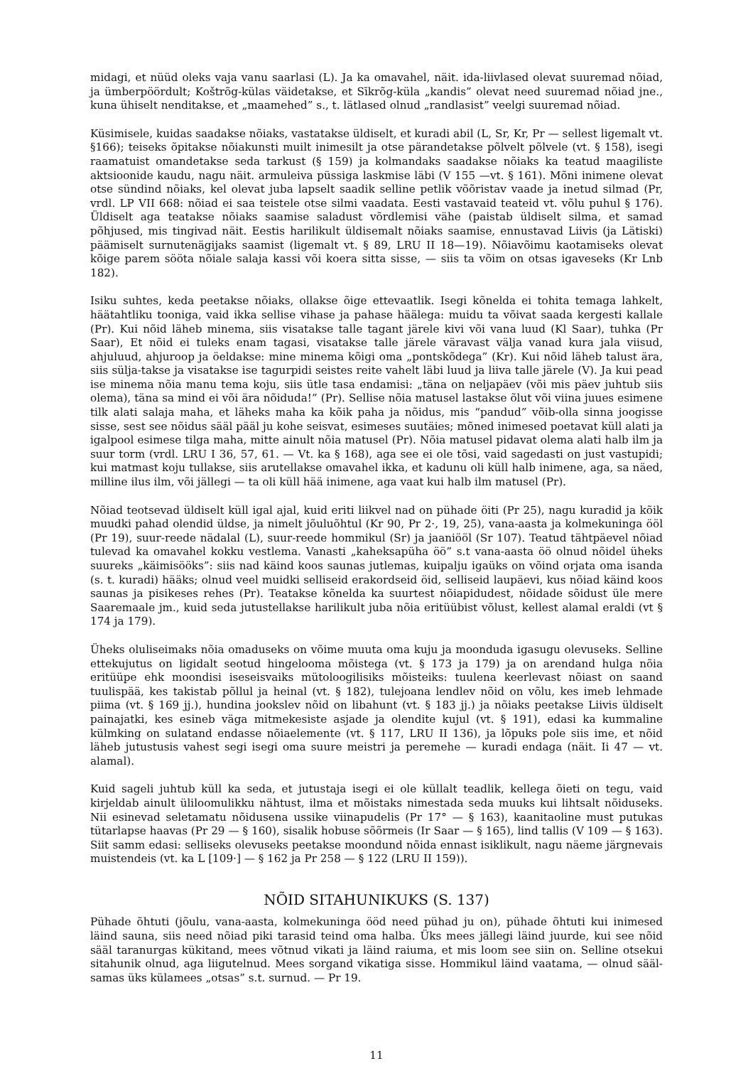midagi, et nüüd oleks vaja vanu saarlasi (L). Ja ka omavahel, näit. ida-liivlased olevat suuremad nõiad, ja ümberpöördult; Koštrõg-külas väidetakse, et Sīkrõg-küla „kandis” olevat need suuremad nõiad jne., kuna ühiselt nenditakse, et „maamehed” s., t. lätlased olnud „randlasist” veelgi suuremad nõiad.
Küsimisele, kuidas saadakse nõiaks, vastatakse üldiselt, et kuradi abil (L, Sr, Kr, Pr — sellest ligemalt vt. §166); teiseks õpitakse nõiakunsti muilt inimesilt ja otse pärandetakse põlvelt põlvele (vt. § 158), isegi raamatuist omandetakse seda tarkust (§ 159) ja kolmandaks saadakse nõiaks ka teatud maagiliste aktsioonide kaudu, nagu näit. armuleiva püssiga laskmise läbi (V 155 —vt. § 161). Mõni inimene olevat otse sündind nõiaks, kel olevat juba lapselt saadik selline petlik võõristav vaade ja inetud silmad (Pr, vrdl. LP VII 668: nõiad ei saa teistele otse silmi vaadata. Eesti vastavaid teateid vt. võlu puhul § 176). Üldiselt aga teatakse nõiaks saamise saladust võrdlemisi vähe (paistab üldiselt silma, et samad põhjused, mis tingivad näit. Eestis harilikult üldisemalt nõiaks saamise, ennustavad Liivis (ja Lätiski) päämiselt surnutenägijaks saamist (ligemalt vt. § 89, LRU II 18—19). Nõiavõimu kaotamiseks olevat kõige parem sööta nõiale salaja kassi või koera sitta sisse, — siis ta võim on otsas igaveseks (Kr Lnb 182).
Isiku suhtes, keda peetakse nõiaks, ollakse õige ettevaatlik. Isegi kõnelda ei tohita temaga lahkelt, häätahtliku tooniga, vaid ikka sellise vihase ja pahase häälega: muidu ta võivat saada kergesti kallale (Pr). Kui nõid läheb minema, siis visatakse talle tagant järele kivi või vana luud (Kl Saar), tuhka (Pr Saar), Et nõid ei tuleks enam tagasi, visatakse talle järele väravast välja vanad kura jala viisud, ahjuluud, ahjuroop ja öeldakse: mine minema kõigi oma „pontskõdega” (Kr). Kui nõid läheb talust ära, siis sülja-takse ja visatakse ise tagurpidi seistes reite vahelt läbi luud ja liiva talle järele (V). Ja kui pead ise minema nõia manu tema koju, siis ütle tasa endamisi: „täna on neljapäev (või mis päev juhtub siis olema), täna sa mind ei või ära nõiduda!” (Pr). Sellise nõia matusel lastakse õlut või viina juues esimene tilk alati salaja maha, et läheks maha ka kõik paha ja nõidus, mis “pandud” võib-olla sinna joogisse sisse, sest see nõidus sääl pääl ju kohe seisvat, esimeses suutäies; mõned inimesed poetavat küll alati ja igalpool esimese tilga maha, mitte ainult nõia matusel (Pr). Nõia matusel pidavat olema alati halb ilm ja suur torm (vrdl. LRU I 36, 57, 61. — Vt. ka § 168), aga see ei ole tõsi, vaid sagedasti on just vastupidi; kui matmast koju tullakse, siis arutellakse omavahel ikka, et kadunu oli küll halb inimene, aga, sa näed, milline ilus ilm, või jällegi — ta oli küll hää inimene, aga vaat kui halb ilm matusel (Pr).
Nõiad teotsevad üldiselt küll igal ajal, kuid eriti liikvel nad on pühade öiti (Pr 25), nagu kuradid ja kõik muudki pahad olendid üldse, ja nimelt jõuluõhtul (Kr 90, Pr 2·, 19, 25), vana-aasta ja kolmekuninga ööl (Pr 19), suur-reede nädalal (L), suur-reede hommikul (Sr) ja jaaniööl (Sr 107). Teatud tähtpäevel nõiad tulevad ka omavahel kokku vestlema. Vanasti „kaheksapüha öö” s.t vana-aasta öö olnud nõidel üheks suureks „käimisööks”: siis nad käind koos saunas jutlemas, kuipalju igaüks on võind orjata oma isanda (s. t. kuradi) hääks; olnud veel muidki selliseid erakordseid öid, selliseid laupäevi, kus nõiad käind koos saunas ja pisikeses rehes (Pr). Teatakse kõnelda ka suurtest nõiapidudest, nõidade sõidust üle mere Saaremaale jm., kuid seda jutustellakse harilikult juba nõia eritüübist võlust, kellest alamal eraldi (vt § 174 ja 179).
Üheks oluliseimaks nõia omaduseks on võime muuta oma kuju ja moonduda igasugu olevuseks. Selline ettekujutus on ligidalt seotud hingelooma mõistega (vt. § 173 ja 179) ja on arendand hulga nõia eritüüpe ehk moondisi iseseisvaiks mütoloogilisiks mõisteiks: tuulena keerlevast nõiast on saand tuulispää, kes takistab põllul ja heinal (vt. § 182), tulejoana lendlev nõid on võlu, kes imeb lehmade piima (vt. § 169 jj.), hundina jookslev nõid on libahunt (vt. § 183 jj.) ja nõiaks peetakse Liivis üldiselt painajatki, kes esineb väga mitmekesiste asjade ja olendite kujul (vt. § 191), edasi ka kummaline külmking on sulatand endasse nõiaelemente (vt. § 117, LRU II 136), ja lõpuks pole siis ime, et nõid läheb jutustusis vahest segi isegi oma suure meistri ja peremehe — kuradi endaga (näit. Ii 47 — vt. alamal).
Kuid sageli juhtub küll ka seda, et jutustaja isegi ei ole küllalt teadlik, kellega õieti on tegu, vaid kirjeldab ainult üliloomulikku nähtust, ilma et mõistaks nimestada seda muuks kui lihtsalt nõiduseks. Nii esinevad seletamatu nõidusena ussike viinapudelis (Pr 17° — § 163), kaanitaoline must putukas tütarlapse haavas (Pr 29 — § 160), sisalik hobuse sõõrmeis (Ir Saar — § 165), lind tallis (V 109 — § 163). Siit samm edasi: selliseks olevuseks peetakse moondund nõida ennast isiklikult, nagu näeme järgnevais muistendeis (vt. ka L [109·] — § 162 ja Pr 258 — § 122 (LRU II 159)).
NÕID SITAHUNIKUKS (S. 137)
Pühade õhtuti (jõulu, vana-aasta, kolmekuninga ööd need pühad ju on), pühade õhtuti kui inimesed läind sauna, siis need nõiad piki tarasid teind oma halba. Üks mees jällegi läind juurde, kui see nõid sääl taranurgas kükitand, mees võtnud vikati ja läind raiuma, et mis loom see siin on. Selline otsekui sitahunik olnud, aga liigutelnud. Mees sorgand vikatiga sisse. Hommikul läind vaatama, — olnud sääl-samas üks külamees „otsas” s.t. surnud. — Pr 19.
11